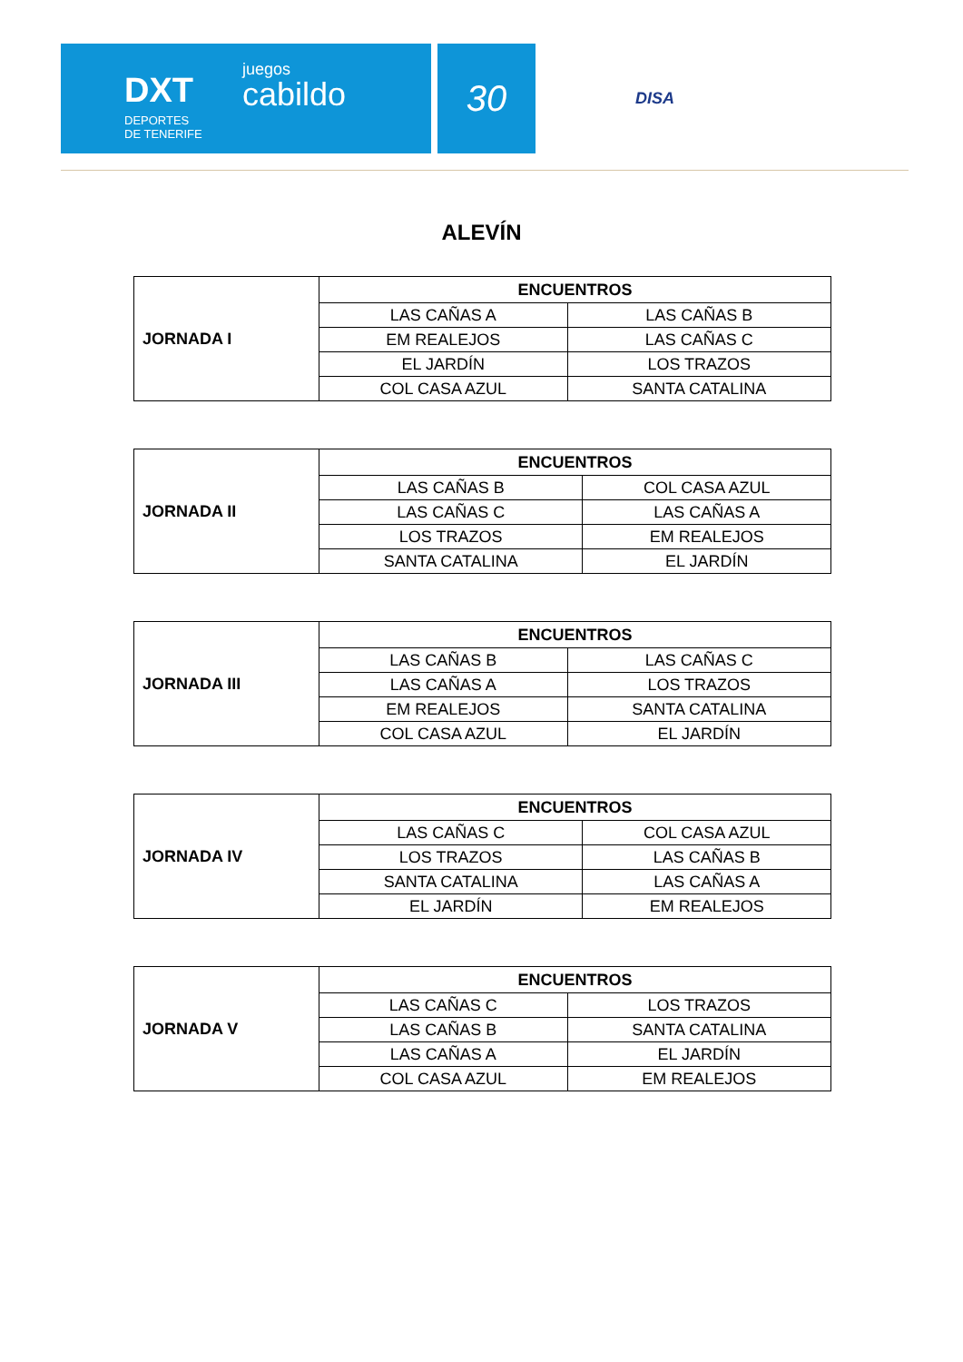DXT
DEPORTES
DE TENERIFE
juegos
cabildo
30
DISA
ALEVÍN
| JORNADA I | ENCUENTROS | |
| | LAS CAÑAS A | LAS CAÑAS B |
| | EM REALEJOS | LAS CAÑAS C |
| | EL JARDÍN | LOS TRAZOS |
| | COL CASA AZUL | SANTA CATALINA |
| JORNADA II | ENCUENTROS | |
| | LAS CAÑAS B | COL CASA AZUL |
| | LAS CAÑAS C | LAS CAÑAS A |
| | LOS TRAZOS | EM REALEJOS |
| | SANTA CATALINA | EL JARDÍN |
| JORNADA III | ENCUENTROS | |
| | LAS CAÑAS B | LAS CAÑAS C |
| | LAS CAÑAS A | LOS TRAZOS |
| | EM REALEJOS | SANTA CATALINA |
| | COL CASA AZUL | EL JARDÍN |
| JORNADA IV | ENCUENTROS | |
| | LAS CAÑAS C | COL CASA AZUL |
| | LOS TRAZOS | LAS CAÑAS B |
| | SANTA CATALINA | LAS CAÑAS A |
| | EL JARDÍN | EM REALEJOS |
| JORNADA V | ENCUENTROS | |
| | LAS CAÑAS C | LOS TRAZOS |
| | LAS CAÑAS B | SANTA CATALINA |
| | LAS CAÑAS A | EL JARDÍN |
| | COL CASA AZUL | EM REALEJOS |